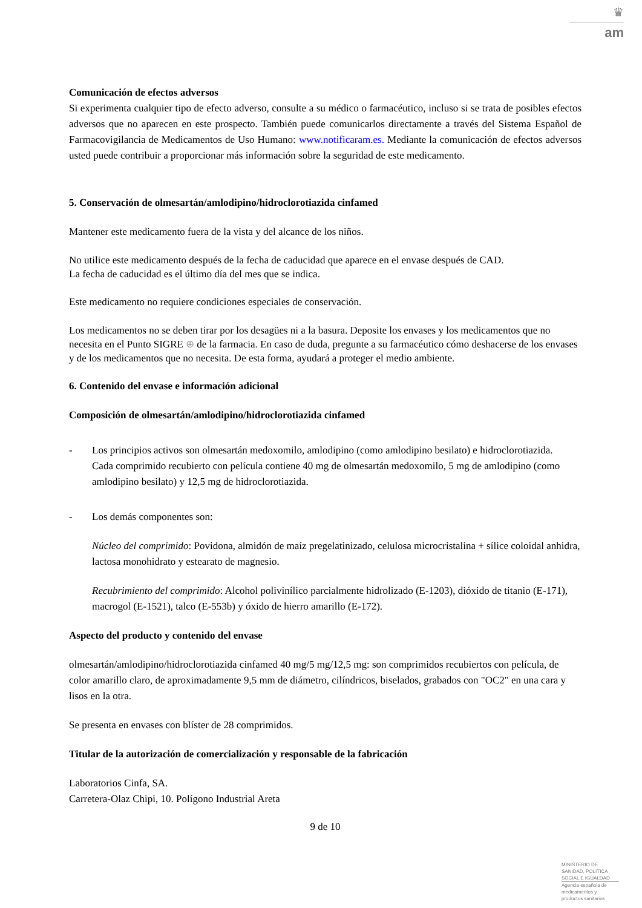♛
am
Comunicación de efectos adversos
Si experimenta cualquier tipo de efecto adverso, consulte a su médico o farmacéutico, incluso si se trata de posibles efectos adversos que no aparecen en este prospecto. También puede comunicarlos directamente a través del Sistema Español de Farmacovigilancia de Medicamentos de Uso Humano: www.notificaram.es. Mediante la comunicación de efectos adversos usted puede contribuir a proporcionar más información sobre la seguridad de este medicamento.
5. Conservación de olmesartán/amlodipino/hidroclorotiazida cinfamed
Mantener este medicamento fuera de la vista y del alcance de los niños.
No utilice este medicamento después de la fecha de caducidad que aparece en el envase después de CAD.
La fecha de caducidad es el último día del mes que se indica.
Este medicamento no requiere condiciones especiales de conservación.
Los medicamentos no se deben tirar por los desagües ni a la basura. Deposite los envases y los medicamentos que no necesita en el Punto SIGRE ⊕ de la farmacia. En caso de duda, pregunte a su farmacéutico cómo deshacerse de los envases y de los medicamentos que no necesita. De esta forma, ayudará a proteger el medio ambiente.
6. Contenido del envase e información adicional
Composición de olmesartán/amlodipino/hidroclorotiazida cinfamed
- Los principios activos son olmesartán medoxomilo, amlodipino (como amlodipino besilato) e hidroclorotiazida.
Cada comprimido recubierto con película contiene 40 mg de olmesartán medoxomilo, 5 mg de amlodipino (como amlodipino besilato) y 12,5 mg de hidroclorotiazida.
- Los demás componentes son:
Núcleo del comprimido: Povidona, almidón de maíz pregelatinizado, celulosa microcristalina + sílice coloidal anhidra, lactosa monohidrato y estearato de magnesio.
Recubrimiento del comprimido: Alcohol polivinílico parcialmente hidrolizado (E-1203), dióxido de titanio (E-171), macrogol (E-1521), talco (E-553b) y óxido de hierro amarillo (E-172).
Aspecto del producto y contenido del envase
olmesartán/amlodipino/hidroclorotiazida cinfamed 40 mg/5 mg/12,5 mg: son comprimidos recubiertos con película, de color amarillo claro, de aproximadamente 9,5 mm de diámetro, cilíndricos, biselados, grabados con "OC2" en una cara y lisos en la otra.
Se presenta en envases con blíster de 28 comprimidos.
Titular de la autorización de comercialización y responsable de la fabricación
Laboratorios Cinfa, SA.
Carretera-Olaz Chipi, 10. Polígono Industrial Areta
9 de 10
MINISTERIO DE
SANIDAD, POLITICA
SOCIAL E IGUALDAD
Agencia española de
medicamentos y
productos sanitarios